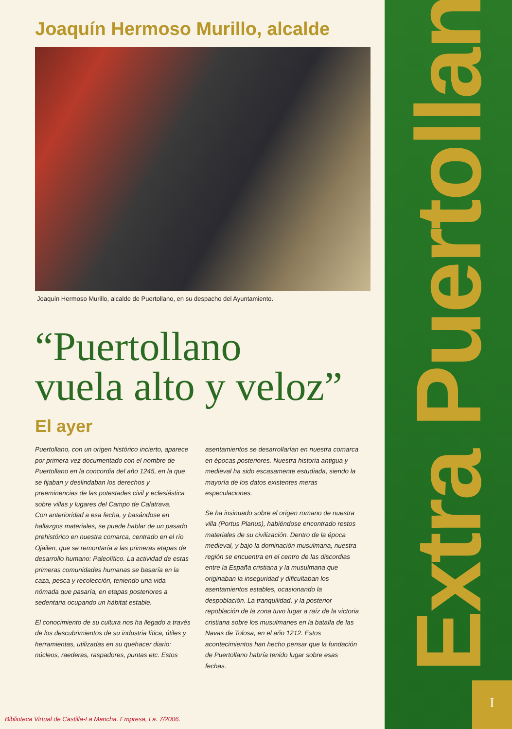Joaquín Hermoso Murillo, alcalde
Joaquín Hermoso Murillo, alcalde de Puertollano, en su despacho del Ayuntamiento.
“Puertollano
vuela alto y veloz”
El ayer
Puertollano, con un origen histórico incierto, aparece por primera vez documentado con el nombre de Puertollano en la concordia del año 1245, en la que se fijaban y deslindaban los derechos y preeminencias de las potestades civil y eclesiástica sobre villas y lugares del Campo de Calatrava.
Con anterioridad a esa fecha, y basándose en hallazgos materiales, se puede hablar de un pasado prehistórico en nuestra comarca, centrado en el río Ojailen, que se remontaría a las primeras etapas de desarrollo humano: Paleolítico. La actividad de estas primeras comunidades humanas se basaría en la caza, pesca y recolección, teniendo una vida nómada que pasaría, en etapas posteriores a sedentaria ocupando un hábitat estable.
El conocimiento de su cultura nos ha llegado a través de los descubrimientos de su industria lítica, útiles y herramientas, utilizadas en su quehacer diario: núcleos, raederas, raspadores, puntas etc. Estos
asentamientos se desarrollarían en nuestra comarca en épocas posteriores. Nuestra historia antigua y medieval ha sido escasamente estudiada, siendo la mayoría de los datos existentes meras especulaciones.
Se ha insinuado sobre el origen romano de nuestra villa (Portus Planus), habiéndose encontrado restos materiales de su civilización. Dentro de la época medieval, y bajo la dominación musulmana, nuestra región se encuentra en el centro de las discordias entre la España cristiana y la musulmana que originaban la inseguridad y dificultaban los asentamientos estables, ocasionando la despoblación. La tranquilidad, y la posterior repoblación de la zona tuvo lugar a raíz de la victoria cristiana sobre los musulmanes en la batalla de las Navas de Tolosa, en el año 1212. Estos acontecimientos han hecho pensar que la fundación de Puertollano habría tenido lugar sobre esas fechas.
Extra Puertollano
I
Biblioteca Virtual de Castilla-La Mancha. Empresa, La. 7/2006.